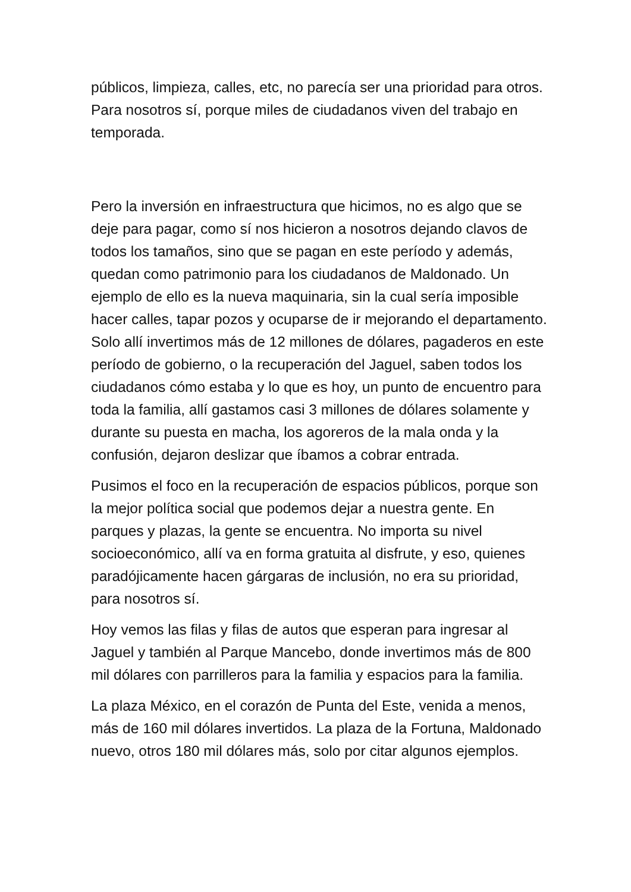públicos, limpieza, calles, etc, no parecía ser una prioridad para otros. Para nosotros sí, porque miles de ciudadanos viven del trabajo en temporada.
Pero la inversión en infraestructura que hicimos, no es algo que se deje para pagar, como sí nos hicieron a nosotros dejando clavos de todos los tamaños, sino que se pagan en este período y además, quedan como patrimonio para los ciudadanos de Maldonado. Un ejemplo de ello es la nueva maquinaria, sin la cual sería imposible hacer calles, tapar pozos y ocuparse de ir mejorando el departamento. Solo allí invertimos más de 12 millones de dólares, pagaderos en este período de gobierno, o la recuperación del Jaguel, saben todos los ciudadanos cómo estaba y lo que es hoy, un punto de encuentro para toda la familia, allí gastamos casi 3 millones de dólares solamente y durante su puesta en macha, los agoreros de la mala onda y la confusión, dejaron deslizar que íbamos a cobrar entrada.
Pusimos el foco en la recuperación de espacios públicos, porque son la mejor política social que podemos dejar a nuestra gente. En parques y plazas, la gente se encuentra. No importa su nivel socioeconómico, allí va en forma gratuita al disfrute, y eso, quienes paradójicamente hacen gárgaras de inclusión, no era su prioridad, para nosotros sí.
Hoy vemos las filas y filas de autos que esperan para ingresar al Jaguel y también al Parque Mancebo, donde invertimos más de 800 mil dólares con parrilleros para la familia y espacios para la familia.
La plaza México, en el corazón de Punta del Este, venida a menos, más de 160 mil dólares invertidos. La plaza de la Fortuna, Maldonado nuevo, otros 180 mil dólares más, solo por citar algunos ejemplos.